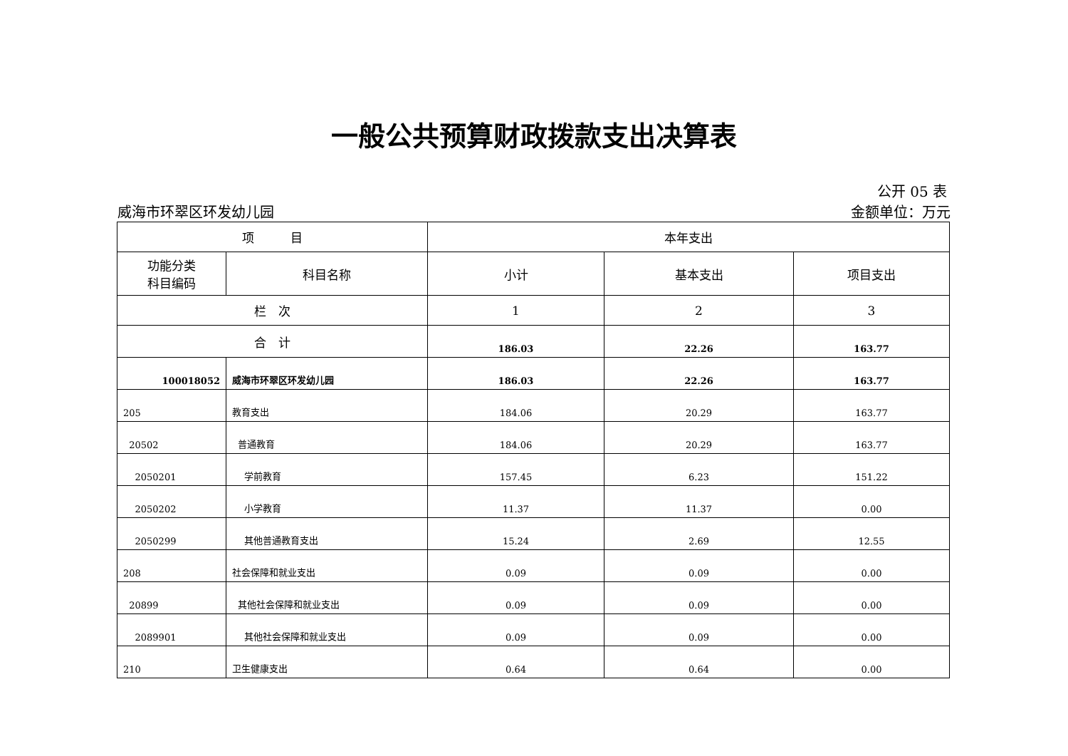一般公共预算财政拨款支出决算表
公开 05 表
威海市环翠区环发幼儿园 金额单位：万元
| 项 目 | | 本年支出 | | |
| --- | --- | --- | --- | --- |
| 功能分类 科目编码 | 科目名称 | 小计 | 基本支出 | 项目支出 |
| 栏 次 | | 1 | 2 | 3 |
| 合 计 | | 186.03 | 22.26 | 163.77 |
| 100018052 | 威海市环翠区环发幼儿园 | 186.03 | 22.26 | 163.77 |
| 205 | 教育支出 | 184.06 | 20.29 | 163.77 |
| 20502 | 普通教育 | 184.06 | 20.29 | 163.77 |
| 2050201 | 学前教育 | 157.45 | 6.23 | 151.22 |
| 2050202 | 小学教育 | 11.37 | 11.37 | 0.00 |
| 2050299 | 其他普通教育支出 | 15.24 | 2.69 | 12.55 |
| 208 | 社会保障和就业支出 | 0.09 | 0.09 | 0.00 |
| 20899 | 其他社会保障和就业支出 | 0.09 | 0.09 | 0.00 |
| 2089901 | 其他社会保障和就业支出 | 0.09 | 0.09 | 0.00 |
| 210 | 卫生健康支出 | 0.64 | 0.64 | 0.00 |